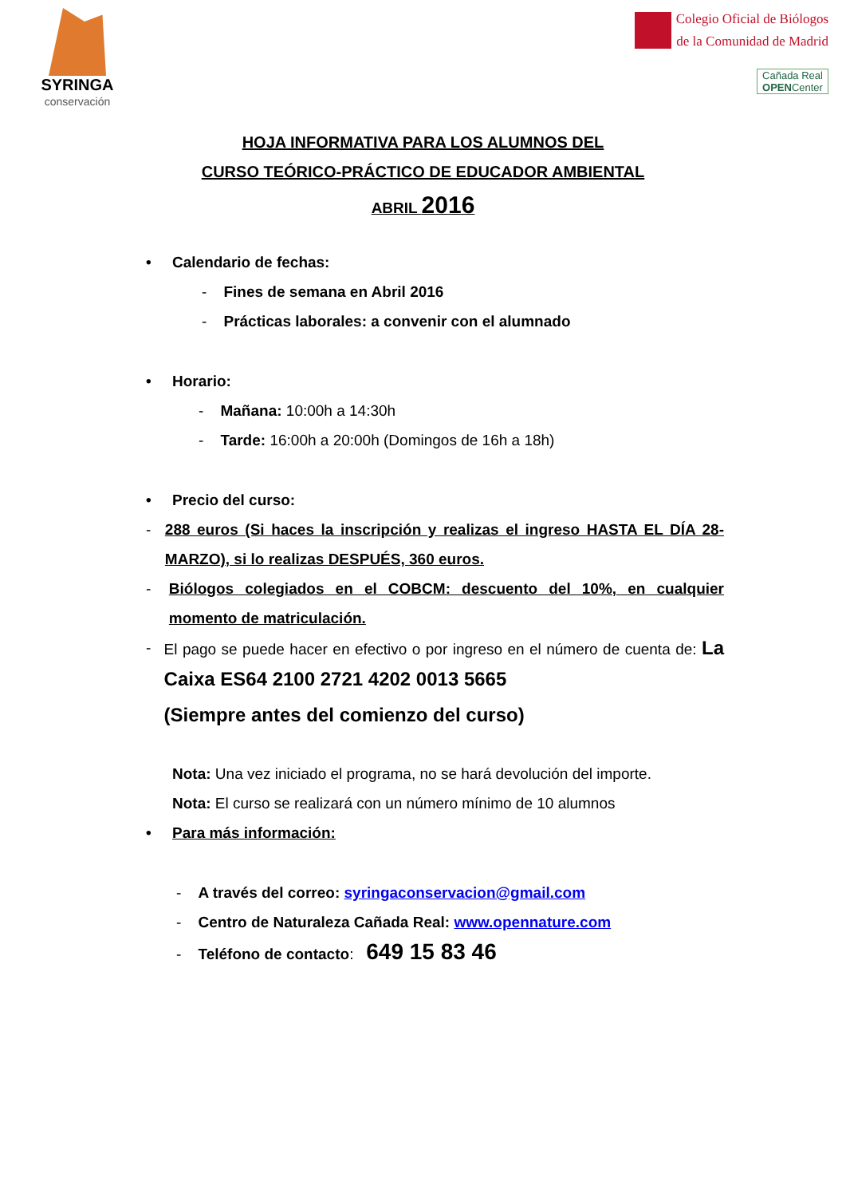SYRINGA
conservación
Colegio Oficial de Biólogos
de la Comunidad de Madrid
Cañada Real
OPENCenter
HOJA INFORMATIVA PARA LOS ALUMNOS DEL
CURSO TEÓRICO-PRÁCTICO DE EDUCADOR AMBIENTAL
ABRIL 2016
• Calendario de fechas:
- Fines de semana en Abril 2016
- Prácticas laborales: a convenir con el alumnado
• Horario:
- Mañana: 10:00h a 14:30h
- Tarde: 16:00h a 20:00h (Domingos de 16h a 18h)
• Precio del curso:
- 288 euros (Si haces la inscripción y realizas el ingreso HASTA EL DÍA 28-MARZO), si lo realizas DESPUÉS, 360 euros.
- Biólogos colegiados en el COBCM: descuento del 10%, en cualquier momento de matriculación.
- El pago se puede hacer en efectivo o por ingreso en el número de cuenta de: La Caixa ES64 2100 2721 4202 0013 5665
(Siempre antes del comienzo del curso)
Nota: Una vez iniciado el programa, no se hará devolución del importe.
Nota: El curso se realizará con un número mínimo de 10 alumnos
• Para más información:
- A través del correo: syringaconservacion@gmail.com
- Centro de Naturaleza Cañada Real: www.opennature.com
- Teléfono de contacto: 649 15 83 46